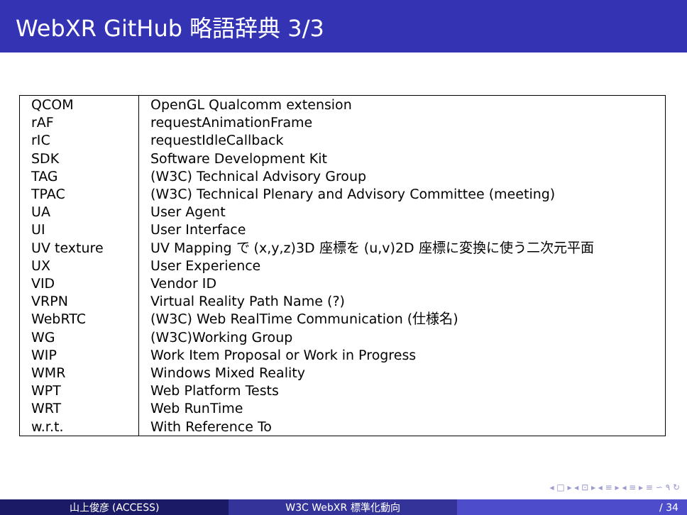WebXR GitHub 略語辞典 3/3
| QCOM | OpenGL Qualcomm extension |
| rAF | requestAnimationFrame |
| rIC | requestIdleCallback |
| SDK | Software Development Kit |
| TAG | (W3C) Technical Advisory Group |
| TPAC | (W3C) Technical Plenary and Advisory Committee (meeting) |
| UA | User Agent |
| UI | User Interface |
| UV texture | UV Mapping で (x,y,z)3D 座標を (u,v)2D 座標に変換に使う二次元平面 |
| UX | User Experience |
| VID | Vendor ID |
| VRPN | Virtual Reality Path Name (?) |
| WebRTC | (W3C) Web RealTime Communication (仕様名) |
| WG | (W3C)Working Group |
| WIP | Work Item Proposal or Work in Progress |
| WMR | Windows Mixed Reality |
| WPT | Web Platform Tests |
| WRT | Web RunTime |
| w.r.t. | With Reference To |
◂ □ ▸ ◂ ⊡ ▸ ◂ ≡ ▸ ◂ ≡ ▸ ≡ ∽ ۹ ↻
山上俊彦 (ACCESS) W3C WebXR 標準化動向 / 34